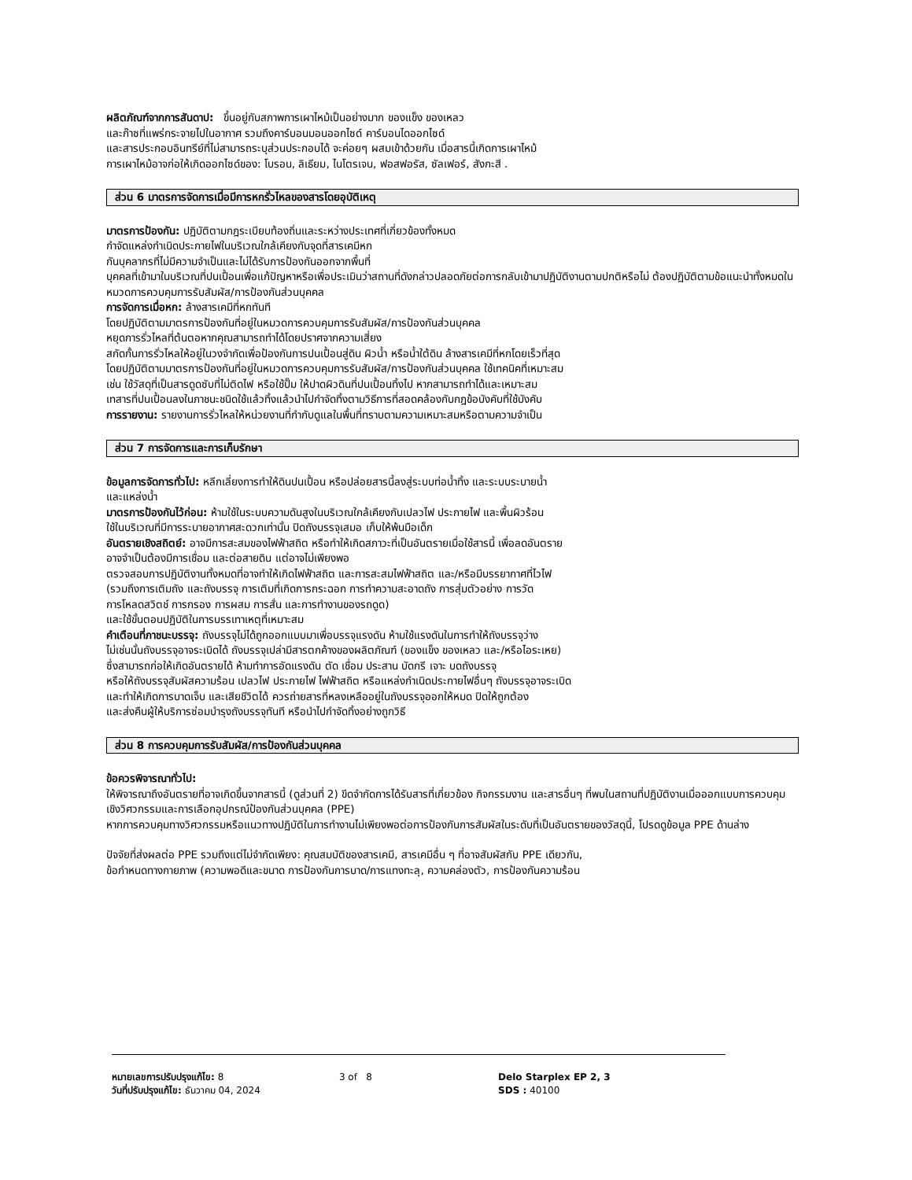ผลิตภัณฑ์จากการสันดาป: ขึ้นอยู่กับสภาพการเผาไหม้เป็นอย่างมาก ของแข็ง ของเหลว
และก๊าซที่แพร่กระจายไปในอากาศ รวมถึงคาร์บอนมอนออกไซด์ คาร์บอนไดออกไซด์
และสารประกอบอินทรีย์ที่ไม่สามารถระบุส่วนประกอบได้ จะค่อยๆ ผสมเข้าด้วยกัน เมื่อสารนี้เกิดการเผาไหม้
การเผาไหม้อาจก่อให้เกิดออกไซด์ของ: โบรอน, ลิเธียม, ไนโตรเจน, ฟอสฟอรัส, ซัลเฟอร์, สังกะสี .
ส่วน 6 มาตรการจัดการเมื่อมีการหกรั่วไหลของสารโดยอุบัติเหตุ
มาตรการป้องกัน: ปฏิบัติตามกฎระเบียบท้องถิ่นและระหว่างประเทศที่เกี่ยวข้องทั้งหมด
กำจัดแหล่งกำเนิดประกายไฟในบริเวณใกล้เคียงกับจุดที่สารเคมีหก
กันบุคลากรที่ไม่มีความจำเป็นและไม่ได้รับการป้องกันออกจากพื้นที่
บุคคลที่เข้ามาในบริเวณที่ปนเปื้อนเพื่อแก้ปัญหาหรือเพื่อประเมินว่าสถานที่ดังกล่าวปลอดภัยต่อการกลับเข้ามาปฏิบัติงานตามปกติหรือไม่ ต้องปฏิบัติตามข้อแนะนำทั้งหมดในหมวดการควบคุมการรับสัมผัส/การป้องกันส่วนบุคคล
การจัดการเมื่อหก: ล้างสารเคมีที่หกทันที
โดยปฏิบัติตามมาตรการป้องกันที่อยู่ในหมวดการควบคุมการรับสัมผัส/การป้องกันส่วนบุคคล
หยุดการรั่วไหลที่ต้นตอหากคุณสามารถทำได้โดยปราศจากความเสี่ยง
สกัดกั้นการรั่วไหลให้อยู่ในวงจำกัดเพื่อป้องกันการปนเปื้อนสู่ดิน ผิวน้ำ หรือน้ำใต้ดิน ล้างสารเคมีที่หกโดยเร็วที่สุด
โดยปฏิบัติตามมาตรการป้องกันที่อยู่ในหมวดการควบคุมการรับสัมผัส/การป้องกันส่วนบุคคล ใช้เทคนิคที่เหมาะสม
เช่น ใช้วัสดุที่เป็นสารดูดซับที่ไม่ติดไฟ หรือใช้ปั๊ม ให้ปาดผิวดินที่ปนเปื้อนทิ้งไป หากสามารถทำได้และเหมาะสม
เทสารที่ปนเปื้อนลงในภาชนะชนิดใช้แล้วทิ้งแล้วนำไปกำจัดทิ้งตามวิธีการที่สอดคล้องกับกฎข้อบังคับที่ใช้บังคับ
การรายงาน: รายงานการรั่วไหลให้หน่วยงานที่กำกับดูแลในพื้นที่ทราบตามความเหมาะสมหรือตามความจำเป็น
ส่วน 7 การจัดการและการเก็บรักษา
ข้อมูลการจัดการทั่วไป: หลีกเลี่ยงการทำให้ดินปนเปื้อน หรือปล่อยสารนี้ลงสู่ระบบท่อน้ำทิ้ง และระบบระบายน้ำ
และแหล่งน้ำ
มาตรการป้องกันไว้ก่อน: ห้ามใช้ในระบบความดันสูงในบริเวณใกล้เคียงกับเปลวไฟ ประกายไฟ และพื้นผิวร้อน
ใช้ในบริเวณที่มีการระบายอากาศสะดวกเท่านั้น ปิดถังบรรจุเสมอ เก็บให้พ้นมือเด็ก
อันตรายเชิงสถิตย์: อาจมีการสะสมของไฟฟ้าสถิต หรือทำให้เกิดสภาวะที่เป็นอันตรายเมื่อใช้สารนี้ เพื่อลดอันตราย
อาจจำเป็นต้องมีการเชื่อม และต่อสายดิน แต่อาจไม่เพียงพอ
ตรวจสอบการปฏิบัติงานทั้งหมดที่อาจทำให้เกิดไฟฟ้าสถิต และการสะสมไฟฟ้าสถิต และ/หรือมีบรรยากาศที่ไวไฟ
(รวมถึงการเติมถัง และถังบรรจุ การเติมที่เกิดการกระฉอก การทำความสะอาดถัง การสุ่มตัวอย่าง การวัด
การโหลดสวิตช์ การกรอง การผสม การสั่น และการทำงานของรถดูด)
และใช้ขั้นตอนปฏิบัติในการบรรเทาเหตุที่เหมาะสม
คำเตือนที่ภาชนะบรรจุ: ถังบรรจุไม่ได้ถูกออกแบบมาเพื่อบรรจุแรงดัน ห้ามใช้แรงดันในการทำให้ถังบรรจุว่าง
ไม่เช่นนั้นถังบรรจุอาจระเบิดได้ ถังบรรจุเปล่ามีสารตกค้างของผลิตภัณฑ์ (ของแข็ง ของเหลว และ/หรือไอระเหย)
ซึ่งสามารถก่อให้เกิดอันตรายได้ ห้ามทำการอัดแรงดัน ตัด เชื่อม ประสาน บัดกรี เจาะ บดถังบรรจุ
หรือให้ถังบรรจุสัมผัสความร้อน เปลวไฟ ประกายไฟ ไฟฟ้าสถิต หรือแหล่งกำเนิดประกายไฟอื่นๆ ถังบรรจุอาจระเบิด
และทำให้เกิดการบาดเจ็บ และเสียชีวิตได้ ควรถ่ายสารที่หลงเหลืออยู่ในถังบรรจุออกให้หมด ปิดให้ถูกต้อง
และส่งคืนผู้ให้บริการซ่อมบำรุงถังบรรจุทันที หรือนำไปกำจัดทิ้งอย่างถูกวิธี
ส่วน 8 การควบคุมการรับสัมผัส/การป้องกันส่วนบุคคล
ข้อควรพิจารณาทั่วไป:
ให้พิจารณาถึงอันตรายที่อาจเกิดขึ้นจากสารนี้ (ดูส่วนที่ 2) ขีดจำกัดการได้รับสารที่เกี่ยวข้อง กิจกรรมงาน และสารอื่นๆ ที่พบในสถานที่ปฏิบัติงานเมื่อออกแบบการควบคุมเชิงวิศวกรรมและการเลือกอุปกรณ์ป้องกันส่วนบุคคล (PPE)
หากการควบคุมทางวิศวกรรมหรือแนวทางปฏิบัติในการทำงานไม่เพียงพอต่อการป้องกันการสัมผัสในระดับที่เป็นอันตรายของวัสดุนี้, โปรดดูข้อมูล PPE ด้านล่าง
ปัจจัยที่ส่งผลต่อ PPE รวมถึงแต่ไม่จำกัดเพียง: คุณสมบัติของสารเคมี, สารเคมีอื่น ๆ ที่อาจสัมผัสกับ PPE เดียวกัน,
ข้อกำหนดทางกายภาพ (ความพอดีและขนาด การป้องกันการบาด/การแทงทะลุ, ความคล่องตัว, การป้องกันความร้อน
หมายเลขการปรับปรุงแก้ไข: 8
วันที่ปรับปรุงแก้ไข: ธันวาคม 04, 2024
3 of 8 Delo Starplex EP 2, 3
SDS : 40100